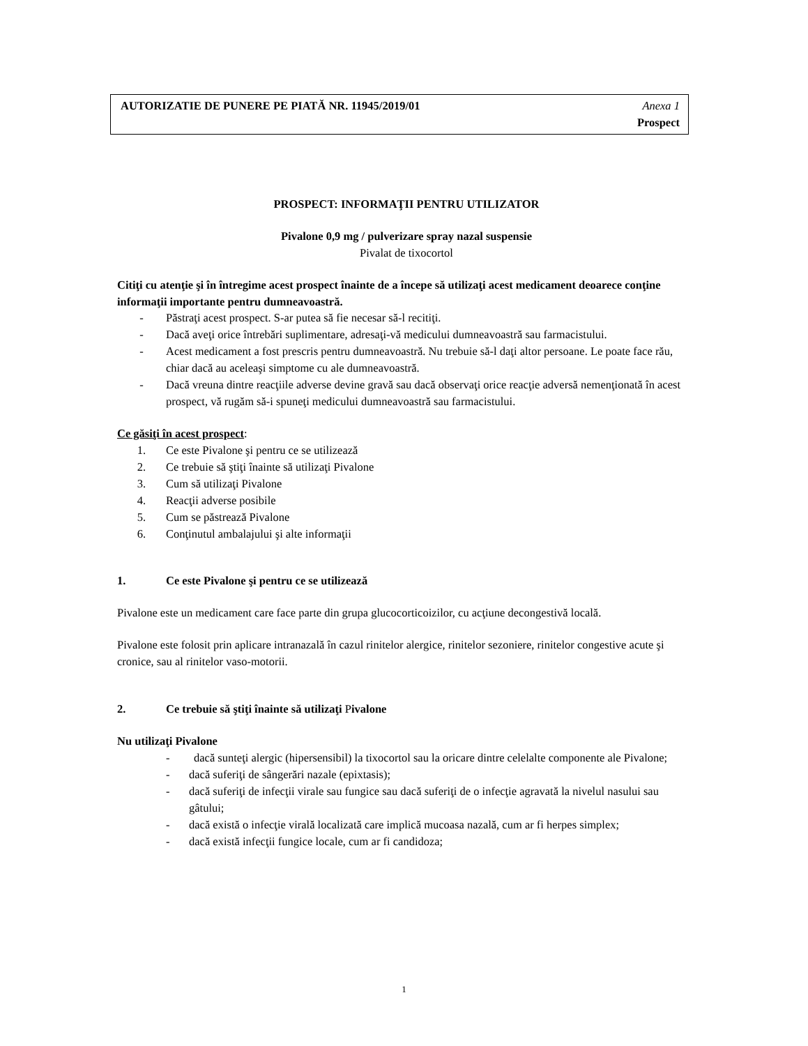AUTORIZATIE DE PUNERE PE PIATĂ NR. 11945/2019/01 Anexa 1
Prospect
PROSPECT: INFORMAŢII PENTRU UTILIZATOR
Pivalone 0,9 mg / pulverizare spray nazal suspensie
Pivalat de tixocortol
Citiţi cu atenţie şi în întregime acest prospect înainte de a începe să utilizaţi acest medicament deoarece conţine informaţii importante pentru dumneavoastră.
- Păstraţi acest prospect. S-ar putea să fie necesar să-l recitiţi.
- Dacă aveţi orice întrebări suplimentare, adresaţi-vă medicului dumneavoastră sau farmacistului.
- Acest medicament a fost prescris pentru dumneavoastră. Nu trebuie să-l daţi altor persoane. Le poate face rău, chiar dacă au aceleaşi simptome cu ale dumneavoastră.
- Dacă vreuna dintre reacţiile adverse devine gravă sau dacă observaţi orice reacţie adversă nemenţionată în acest prospect, vă rugăm să-i spuneţi medicului dumneavoastră sau farmacistului.
Ce găsiţi în acest prospect:
1. Ce este Pivalone şi pentru ce se utilizează
2. Ce trebuie să ştiţi înainte să utilizaţi Pivalone
3. Cum să utilizaţi Pivalone
4. Reacţii adverse posibile
5. Cum se păstrează Pivalone
6. Conţinutul ambalajului şi alte informaţii
1. Ce este Pivalone şi pentru ce se utilizează
Pivalone este un medicament care face parte din grupa glucocorticoizilor, cu acţiune decongestivă locală.
Pivalone este folosit prin aplicare intranazală în cazul rinitelor alergice, rinitelor sezoniere, rinitelor congestive acute şi cronice, sau al rinitelor vaso-motorii.
2. Ce trebuie să ştiţi înainte să utilizaţi Pivalone
Nu utilizaţi Pivalone
- dacă sunteţi alergic (hipersensibil) la tixocortol sau la oricare dintre celelalte componente ale Pivalone;
- dacă suferiţi de sângerări nazale (epixtasis);
- dacă suferiţi de infecţii virale sau fungice sau dacă suferiţi de o infecţie agravată la nivelul nasului sau gâtului;
- dacă există o infecţie virală localizată care implică mucoasa nazală, cum ar fi herpes simplex;
- dacă există infecţii fungice locale, cum ar fi candidoza;
1